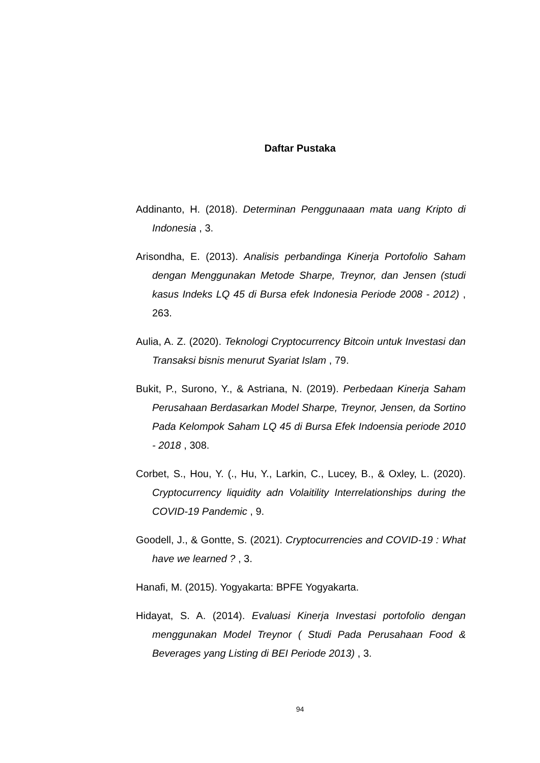Daftar Pustaka
Addinanto, H. (2018). Determinan Penggunaaan mata uang Kripto di Indonesia , 3.
Arisondha, E. (2013). Analisis perbandinga Kinerja Portofolio Saham dengan Menggunakan Metode Sharpe, Treynor, dan Jensen (studi kasus Indeks LQ 45 di Bursa efek Indonesia Periode 2008 - 2012) , 263.
Aulia, A. Z. (2020). Teknologi Cryptocurrency Bitcoin untuk Investasi dan Transaksi bisnis menurut Syariat Islam , 79.
Bukit, P., Surono, Y., & Astriana, N. (2019). Perbedaan Kinerja Saham Perusahaan Berdasarkan Model Sharpe, Treynor, Jensen, da Sortino Pada Kelompok Saham LQ 45 di Bursa Efek Indoensia periode 2010 - 2018 , 308.
Corbet, S., Hou, Y. (., Hu, Y., Larkin, C., Lucey, B., & Oxley, L. (2020). Cryptocurrency liquidity adn Volaitility Interrelationships during the COVID-19 Pandemic , 9.
Goodell, J., & Gontte, S. (2021). Cryptocurrencies and COVID-19 : What have we learned ? , 3.
Hanafi, M. (2015). Yogyakarta: BPFE Yogyakarta.
Hidayat, S. A. (2014). Evaluasi Kinerja Investasi portofolio dengan menggunakan Model Treynor ( Studi Pada Perusahaan Food & Beverages yang Listing di BEI Periode 2013) , 3.
94